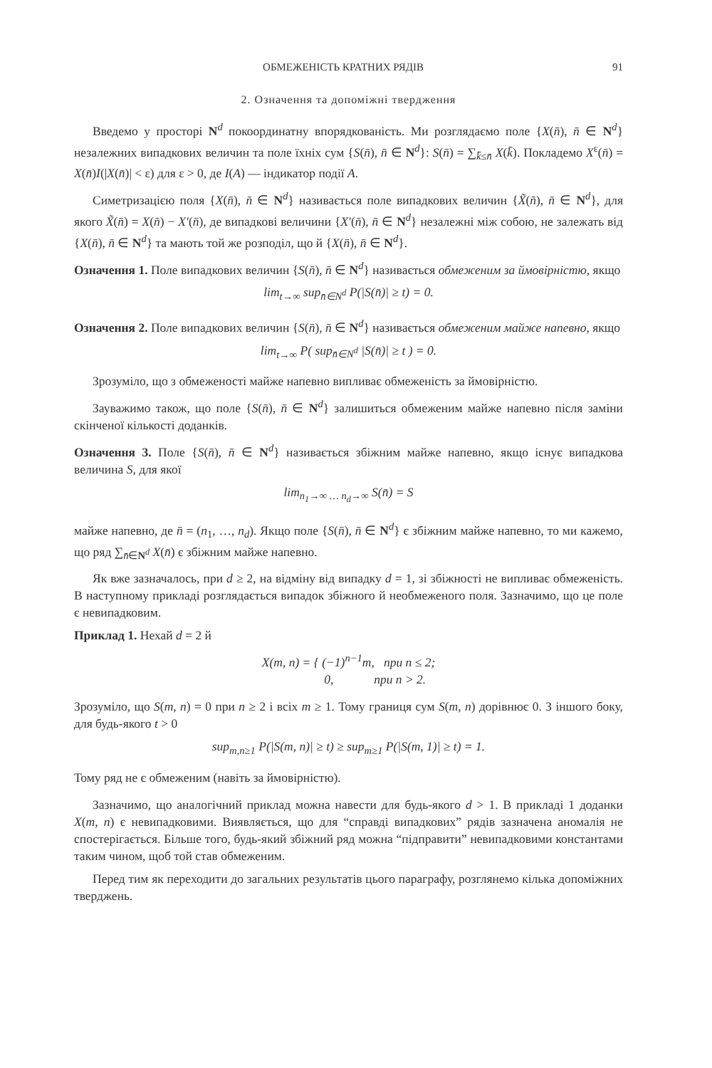ОБМЕЖЕНІСТЬ КРАТНИХ РЯДІВ 91
2. Означення та допоміжні твердження
Введемо у просторі N<sup>d</sup> покоординатну впорядкованість. Ми розглядаємо поле {X(n̄), n̄ ∈ N<sup>d</sup>} незалежних випадкових величин та поле їхніх сум {S(n̄), n̄ ∈ N<sup>d</sup>}: S(n̄) = ∑<sub>k̄≤n̄</sub> X(k̄). Покладемо X<sup>ε</sup>(n̄) = X(n̄)I(|X(n̄)| < ε) для ε > 0, де I(A) — індикатор події A.
Симетризацією поля {X(n̄), n̄ ∈ N<sup>d</sup>} називається поле випадкових величин {X̃(n̄), n̄ ∈ N<sup>d</sup>}, для якого X̃(n̄) = X(n̄) − X′(n̄), де випадкові величини {X′(n̄), n̄ ∈ N<sup>d</sup>} незалежні між собою, не залежать від {X(n̄), n̄ ∈ N<sup>d</sup>} та мають той же розподіл, що й {X(n̄), n̄ ∈ N<sup>d</sup>}.
Означення 1. Поле випадкових величин {S(n̄), n̄ ∈ N<sup>d</sup>} називається обмеженим за ймовірністю, якщо
lim<sub>t→∞</sub> sup<sub>n̄∈N<sup>d</sup></sub> P(|S(n̄)| ≥ t) = 0.
Означення 2. Поле випадкових величин {S(n̄), n̄ ∈ N<sup>d</sup>} називається обмеженим майже напевно, якщо
lim<sub>t→∞</sub> P( sup<sub>n̄∈N<sup>d</sup></sub> |S(n̄)| ≥ t ) = 0.
Зрозуміло, що з обмеженості майже напевно випливає обмеженість за ймовірністю.
Зауважимо також, що поле {S(n̄), n̄ ∈ N<sup>d</sup>} залишиться обмеженим майже напевно після заміни скінченої кількості доданків.
Означення 3. Поле {S(n̄), n̄ ∈ N<sup>d</sup>} називається збіжним майже напевно, якщо існує випадкова величина S, для якої
lim<sub>n<sub>1</sub>→∞ … n<sub>d</sub>→∞</sub> S(n̄) = S
майже напевно, де n̄ = (n<sub>1</sub>, …, n<sub>d</sub>). Якщо поле {S(n̄), n̄ ∈ N<sup>d</sup>} є збіжним майже напевно, то ми кажемо, що ряд ∑<sub>n̄∈N<sup>d</sup></sub> X(n̄) є збіжним майже напевно.
Як вже зазначалось, при d ≥ 2, на відміну від випадку d = 1, зі збіжності не випливає обмеженість. В наступному прикладі розглядається випадок збіжного й необмеженого поля. Зазначимо, що це поле є невипадковим.
Приклад 1. Нехай d = 2 й
X(m, n) = { (−1)<sup>n−1</sup>m, при n ≤ 2;
0, при n > 2.
Зрозуміло, що S(m, n) = 0 при n ≥ 2 і всіх m ≥ 1. Тому границя сум S(m, n) дорівнює 0. З іншого боку, для будь-якого t > 0
sup<sub>m,n≥1</sub> P(|S(m, n)| ≥ t) ≥ sup<sub>m≥1</sub> P(|S(m, 1)| ≥ t) = 1.
Тому ряд не є обмеженим (навіть за ймовірністю).
Зазначимо, що аналогічний приклад можна навести для будь-якого d > 1. В прикладі 1 доданки X(m, n) є невипадковими. Виявляється, що для “справді випадкових” рядів зазначена аномалія не спостерігається. Більше того, будь-який збіжний ряд можна “підправити” невипадковими константами таким чином, щоб той став обмеженим.
Перед тим як переходити до загальних результатів цього параграфу, розглянемо кілька допоміжних тверджень.